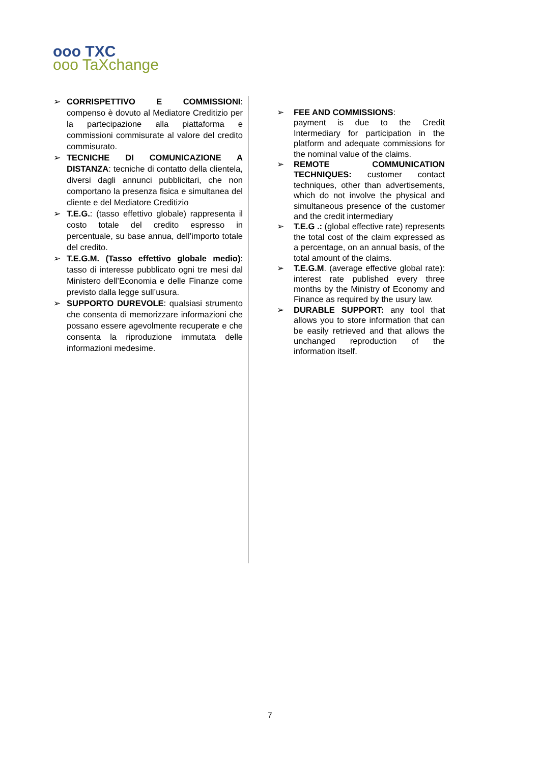ooo TXC
ooo TaXchange
➢ CORRISPETTIVO E COMMISSIONI: compenso è dovuto al Mediatore Creditizio per la partecipazione alla piattaforma e commissioni commisurate al valore del credito commisurato.
➢ TECNICHE DI COMUNICAZIONE A DISTANZA: tecniche di contatto della clientela, diversi dagli annunci pubblicitari, che non comportano la presenza fisica e simultanea del cliente e del Mediatore Creditizio
➢ T.E.G.: (tasso effettivo globale) rappresenta il costo totale del credito espresso in percentuale, su base annua, dell’importo totale del credito.
➢ T.E.G.M. (Tasso effettivo globale medio): tasso di interesse pubblicato ogni tre mesi dal Ministero dell’Economia e delle Finanze come previsto dalla legge sull’usura.
➢ SUPPORTO DUREVOLE: qualsiasi strumento che consenta di memorizzare informazioni che possano essere agevolmente recuperate e che consenta la riproduzione immutata delle informazioni medesime.
➢ FEE AND COMMISSIONS:
payment is due to the Credit Intermediary for participation in the platform and adequate commissions for the nominal value of the claims.
➢ REMOTE COMMUNICATION TECHNIQUES: customer contact techniques, other than advertisements, which do not involve the physical and simultaneous presence of the customer and the credit intermediary
➢ T.E.G .: (global effective rate) represents the total cost of the claim expressed as a percentage, on an annual basis, of the total amount of the claims.
➢ T.E.G.M. (average effective global rate): interest rate published every three months by the Ministry of Economy and Finance as required by the usury law.
➢ DURABLE SUPPORT: any tool that allows you to store information that can be easily retrieved and that allows the unchanged reproduction of the information itself.
7